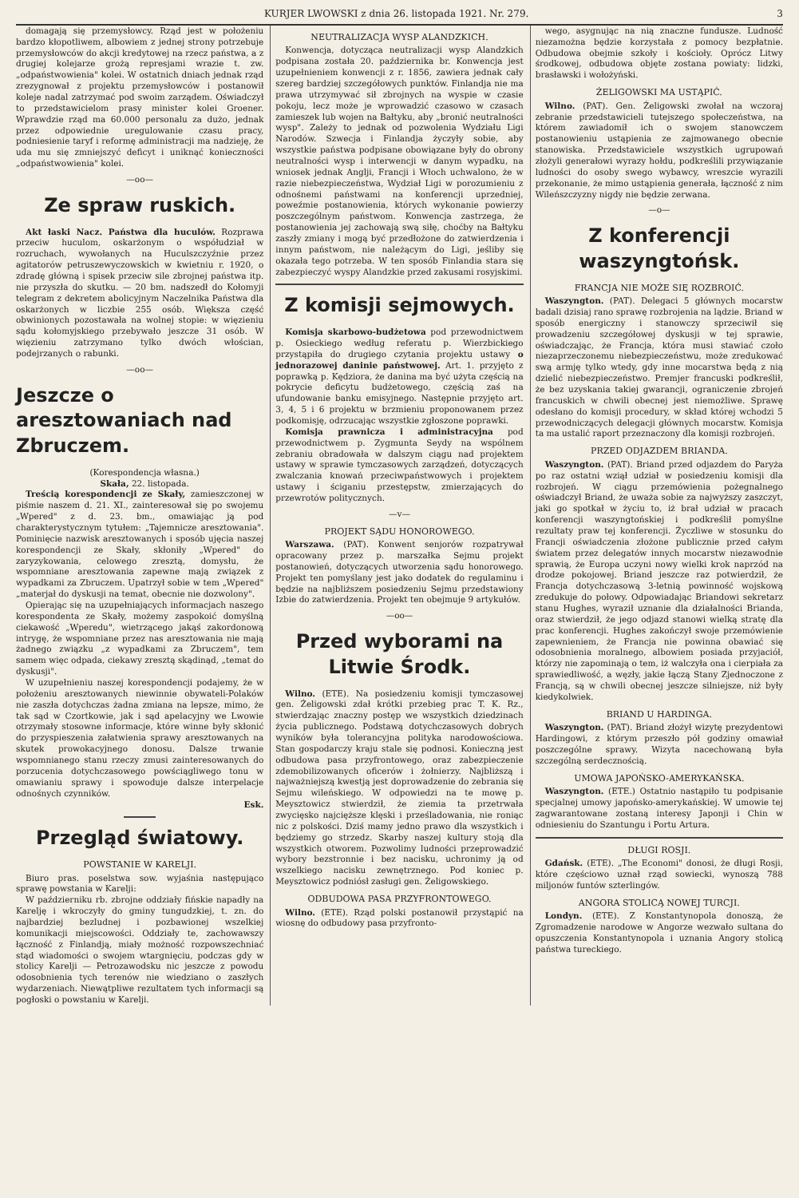KURJER LWOWSKI z dnia 26. listopada 1921. Nr. 279. 3
domagają się przemysłowcy. Rząd jest w położeniu bardzo kłopotliwem, albowiem z jednej strony potrzebuje przemysłowców do akcji kredytowej na rzecz państwa, a z drugiej kolejarze grożą represjami wrazie t. zw. „odpaństwowienia" kolei. W ostatnich dniach jednak rząd zrezygnował z projektu przemysłowców i postanowił koleje nadal zatrzymać pod swoim zarządem. Oświadczył to przedstawicielom prasy minister kolei Groener. Wprawdzie rząd ma 60.000 personalu za dużo, jednak przez odpowiednie uregulowanie czasu pracy, podniesienie taryf i reformę administracji ma nadzieję, że uda mu się zmniejszyć deficyt i uniknąć konieczności „odpaństwowienia" kolei.
—oo—
Ze spraw ruskich.
Akt łaski Nacz. Państwa dla huculów. Rozprawa przeciw huculom, oskarżonym o współudział w rozruchach, wywołanych na Huculszczyźnie przez agitatorów petruszewyczowskich w kwietniu r. 1920, o zdradę główną i spisek przeciw sile zbrojnej państwa itp. nie przyszła do skutku. — 20 bm. nadszedł do Kołomyji telegram z dekretem abolicyjnym Naczelnika Państwa dla oskarżonych w liczbie 255 osób. Większa część obwinionych pozostawała na wolnej stopie: w więzieniu sądu kołomyjskiego przebywało jeszcze 31 osób. W więzieniu zatrzymano tylko dwóch włościan, podejrzanych o rabunki.
—oo—
Jeszcze o aresztowaniach nad Zbruczem.
(Korespondencja własna.)
Skała, 22. listopada.
Treścią korespondencji ze Skały, zamieszczonej w piśmie naszem d. 21. XI., zainteresował się po swojemu „Wpered" z d. 23. bm., omawiając ją pod charakterystycznym tytułem: „Tajemnicze aresztowania". Pominięcie nazwisk aresztowanych i sposób ujęcia naszej korespondencji ze Skały, skłoniły „Wpered" do zaryzykowania, celowego zresztą, domysłu, że wspomniane aresztowania zapewne mają związek z wypadkami za Zbruczem. Upatrzył sobie w tem „Wpered" „materjał do dyskusji na temat, obecnie nie dozwolony".
Opierając się na uzupełniających informacjach naszego korespondenta ze Skały, możemy zaspokoić domyślną ciekawość „Wperedu", wietrzącego jakąś zakordonową intrygę, że wspomniane przez nas aresztowania nie mają żadnego związku „z wypadkami za Zbruczem", tem samem więc odpada, ciekawy zresztą skądinąd, „temat do dyskusji".
W uzupełnieniu naszej korespondencji podajemy, że w położeniu aresztowanych niewinnie obywateli-Polaków nie zaszła dotychczas żadna zmiana na lepsze, mimo, że tak sąd w Czortkowie, jak i sąd apelacyjny we Lwowie otrzymały stosowne informacje, które winne były skłonić do przyspieszenia załatwienia sprawy aresztowanych na skutek prowokacyjnego donosu. Dalsze trwanie wspomnianego stanu rzeczy zmusi zainteresowanych do porzucenia dotychczasowego powściągliwego tonu w omawianiu sprawy i spowoduje dalsze interpelacje odnośnych czynników.
Esk.
Przegląd światowy.
POWSTANIE W KARELJI.
Biuro pras. poselstwa sow. wyjaśnia następująco sprawę powstania w Karelji:
W październiku rb. zbrojne oddziały fińskie napadły na Karelję i wkroczyły do gminy tungudzkiej, t. zn. do najbardziej bezludnej i pozbawionej wszelkiej komunikacji miejscowości. Oddziały te, zachowawszy łączność z Finlandją, miały możność rozpowszechniać stąd wiadomości o swojem wtargnięciu, podczas gdy w stolicy Karelji — Petrozawodsku nic jeszcze z powodu odosobnienia tych terenów nie wiedziano o zaszłych wydarzeniach. Niewątpliwe rezultatem tych informacji są pogłoski o powstaniu w Karelji.
NEUTRALIZACJA WYSP ALANDZKICH.
Konwencja, dotycząca neutralizacji wysp Alandzkich podpisana została 20. października br. Konwencja jest uzupełnieniem konwencji z r. 1856, zawiera jednak cały szereg bardziej szczegółowych punktów. Finlandja nie ma prawa utrzymywać sił zbrojnych na wyspie w czasie pokoju, lecz może je wprowadzić czasowo w czasach zamieszek lub wojen na Bałtyku, aby „bronić neutralności wysp". Zależy to jednak od pozwolenia Wydziału Ligi Narodów. Szwecja i Finlandja życzyły sobie, aby wszystkie państwa podpisane obowiązane były do obrony neutralności wysp i interwencji w danym wypadku, na wniosek jednak Anglji, Francji i Włoch uchwalono, że w razie niebezpieczeństwa, Wydział Ligi w porozumieniu z odnośnemi państwami na konferencji uprzedniej, poweźmie postanowienia, których wykonanie powierzy poszczególnym państwom. Konwencja zastrzega, że postanowienia jej zachowają swą siłę, choćby na Bałtyku zaszły zmiany i mogą być przedłożone do zatwierdzenia i innym państwom, nie należącym do Ligi, jeśliby się okazała tego potrzeba. W ten sposób Finlandia stara się zabezpieczyć wyspy Alandzkie przed zakusami rosyjskimi.
Z komisji sejmowych.
Komisja skarbowo-budżetowa pod przewodnictwem p. Osieckiego według referatu p. Wierzbickiego przystąpiła do drugiego czytania projektu ustawy o jednorazowej daninie państwowej. Art. 1. przyjęto z poprawką p. Kędziora, że danina ma być użyta częścią na pokrycie deficytu budżetowego, częścią zaś na ufundowanie banku emisyjnego. Następnie przyjęto art. 3, 4, 5 i 6 projektu w brzmieniu proponowanem przez podkomisję, odrzucając wszystkie zgłoszone poprawki.
Komisja prawnicza i administracyjna pod przewodnictwem p. Zygmunta Seydy na wspólnem zebraniu obradowała w dalszym ciągu nad projektem ustawy w sprawie tymczasowych zarządzeń, dotyczących zwalczania knowań przeciwpaństwowych i projektem ustawy i ściganiu przestępstw, zmierzających do przewrotów politycznych.
—v—
PROJEKT SĄDU HONOROWEGO.
Warszawa. (PAT). Konwent senjorów rozpatrywał opracowany przez p. marszałka Sejmu projekt postanowień, dotyczących utworzenia sądu honorowego. Projekt ten pomyślany jest jako dodatek do regulaminu i będzie na najbliższem posiedzeniu Sejmu przedstawiony Izbie do zatwierdzenia. Projekt ten obejmuje 9 artykułów.
—oo—
Przed wyborami na Litwie Środk.
Wilno. (ETE). Na posiedzeniu komisji tymczasowej gen. Żeligowski zdał krótki przebieg prac T. K. Rz., stwierdzając znaczny postęp we wszystkich dziedzinach życia publicznego. Podstawą dotychczasowych dobrych wyników była tolerancyjna polityka narodowościowa. Stan gospodarczy kraju stale się podnosi. Konieczną jest odbudowa pasa przyfrontowego, oraz zabezpieczenie zdemobilizowanych oficerów i żołnierzy. Najbliższą i najważniejszą kwestją jest doprowadzenie do zebrania się Sejmu wileńskiego. W odpowiedzi na te mowę p. Meysztowicz stwierdził, że ziemia ta przetrwała zwycięsko najcięższe klęski i prześladowania, nie roniąc nic z polskości. Dziś mamy jedno prawo dla wszystkich i będziemy go strzedz. Skarby naszej kultury stoją dla wszystkich otworem. Pozwolimy ludności przeprowadzić wybory bezstronnie i bez nacisku, uchronimy ją od wszelkiego nacisku zewnętrznego. Pod koniec p. Meysztowicz podniósł zasługi gen. Żeligowskiego.
ODBUDOWA PASA PRZYFRONTOWEGO.
Wilno. (ETE). Rząd polski postanowił przystąpić na wiosnę do odbudowy pasa przyfronto-
wego, asygnując na nią znaczne fundusze. Ludność niezamożna będzie korzystała z pomocy bezpłatnie. Odbudowa obejmie szkoły i kościoły. Oprócz Litwy środkowej, odbudowa objęte zostana powiaty: lidzki, brasławski i wołożyński.
ŻELIGOWSKI MA USTĄPIĆ.
Wilno. (PAT). Gen. Żeligowski zwołał na wczoraj zebranie przedstawicieli tutejszego społeczeństwa, na którem zawiadomił ich o swojem stanowczem postanowieniu ustąpienia ze zajmowanego obecnie stanowiska. Przedstawiciele wszystkich ugrupowań złożyli generałowi wyrazy hołdu, podkreślili przywiązanie ludności do osoby swego wybawcy, wreszcie wyrazili przekonanie, że mimo ustąpienia generała, łączność z nim Wileńszczyzny nigdy nie będzie zerwana.
—o—
Z konferencji waszyngtońsk.
FRANCJA NIE MOŻE SIĘ ROZBROIĆ.
Waszyngton. (PAT). Delegaci 5 głównych mocarstw badali dzisiaj rano sprawę rozbrojenia na lądzie. Briand w sposób energiczny i stanowczy sprzeciwił się prowadzeniu szczegółowej dyskusji w tej sprawie, oświadczając, że Francja, która musi stawiać czoło niezaprzeczonemu niebezpieczeństwu, może zredukować swą armję tylko wtedy, gdy inne mocarstwa będą z nią dzielić niebezpieczeństwo. Premjer francuski podkreślił, że bez uzyskania takiej gwarancji, ograniczenie zbrojeń francuskich w chwili obecnej jest niemożliwe. Sprawę odesłano do komisji procedury, w skład której wchodzi 5 przewodniczących delegacji głównych mocarstw. Komisja ta ma ustalić raport przeznaczony dla komisji rozbrojeń.
PRZED ODJAZDEM BRIANDA.
Waszyngton. (PAT). Briand przed odjazdem do Paryża po raz ostatni wziął udział w posiedzeniu komisji dla rozbrojeń. W ciągu przemówienia pożegnalnego oświadczył Briand, że uważa sobie za najwyższy zaszczyt, jaki go spotkał w życiu to, iż brał udział w pracach konferencji waszyngtońskiej i podkreślił pomyślne rezultaty praw tej konferencji. Życzliwe w stosunku do Francji oświadczenia złożone publicznie przed całym światem przez delegatów innych mocarstw niezawodnie sprawią, że Europa uczyni nowy wielki krok naprzód na drodze pokojowej. Briand jeszcze raz potwierdził, że Francja dotychczasową 3-letnią powinność wojskową zredukuje do połowy. Odpowiadając Briandowi sekretarz stanu Hughes, wyraził uznanie dla działalności Brianda, oraz stwierdził, że jego odjazd stanowi wielką stratę dla prac konferencji. Hughes zakończył swoje przemówienie zapewnieniem, że Francja nie powinna obawiać się odosobnienia moralnego, albowiem posiada przyjaciół, którzy nie zapominają o tem, iż walczyła ona i cierpiała za sprawiedliwość, a węzły, jakie łączą Stany Zjednoczone z Francją, są w chwili obecnej jeszcze silniejsze, niż były kiedykolwiek.
BRIAND U HARDINGA.
Waszyngton. (PAT). Briand złożył wizytę prezydentowi Hardingowi, z którym przeszło pół godziny omawiał poszczególne sprawy. Wizyta nacechowaną była szczególną serdecznością.
UMOWA JAPOŃSKO-AMERYKAŃSKA.
Waszyngton. (ETE.) Ostatnio nastąpiło tu podpisanie specjalnej umowy japońsko-amerykańskiej. W umowie tej zagwarantowane zostaną interesy Japonji i Chin w odniesieniu do Szantungu i Portu Artura.
DŁUGI ROSJI.
Gdańsk. (ETE). „The Economi" donosi, że długi Rosji, które częściowo uznał rząd sowiecki, wynoszą 788 miljonów funtów szterlingów.
ANGORA STOLICĄ NOWEJ TURCJI.
Londyn. (ETE). Z Konstantynopola donoszą, że Zgromadzenie narodowe w Angorze wezwało sultana do opuszczenia Konstantynopola i uznania Angory stolicą państwa tureckiego.